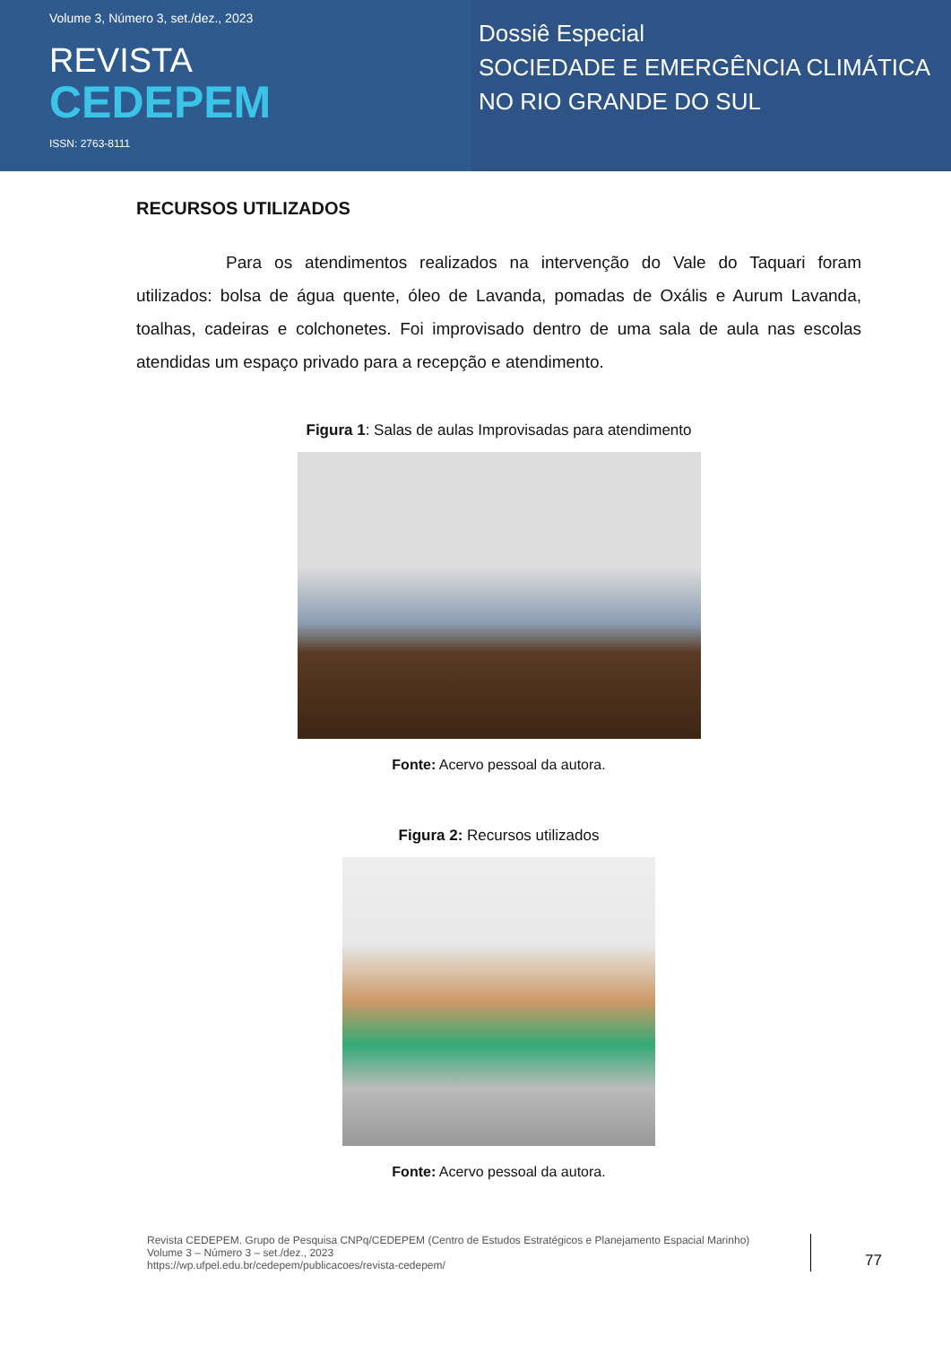Volume 3, Número 3, set./dez., 2023
REVISTA
CEDEPEM
ISSN: 2763-8111
Dossiê Especial
SOCIEDADE E EMERGÊNCIA CLIMÁTICA
NO RIO GRANDE DO SUL
RECURSOS UTILIZADOS
Para os atendimentos realizados na intervenção do Vale do Taquari foram utilizados: bolsa de água quente, óleo de Lavanda, pomadas de Oxális e Aurum Lavanda, toalhas, cadeiras e colchonetes. Foi improvisado dentro de uma sala de aula nas escolas atendidas um espaço privado para a recepção e atendimento.
Figura 1: Salas de aulas Improvisadas para atendimento
Fonte: Acervo pessoal da autora.
Figura 2: Recursos utilizados
Fonte: Acervo pessoal da autora.
Revista CEDEPEM. Grupo de Pesquisa CNPq/CEDEPEM (Centro de Estudos Estratégicos e Planejamento Espacial Marinho)
Volume 3 – Número 3 – set./dez., 2023
https://wp.ufpel.edu.br/cedepem/publicacoes/revista-cedepem/
77